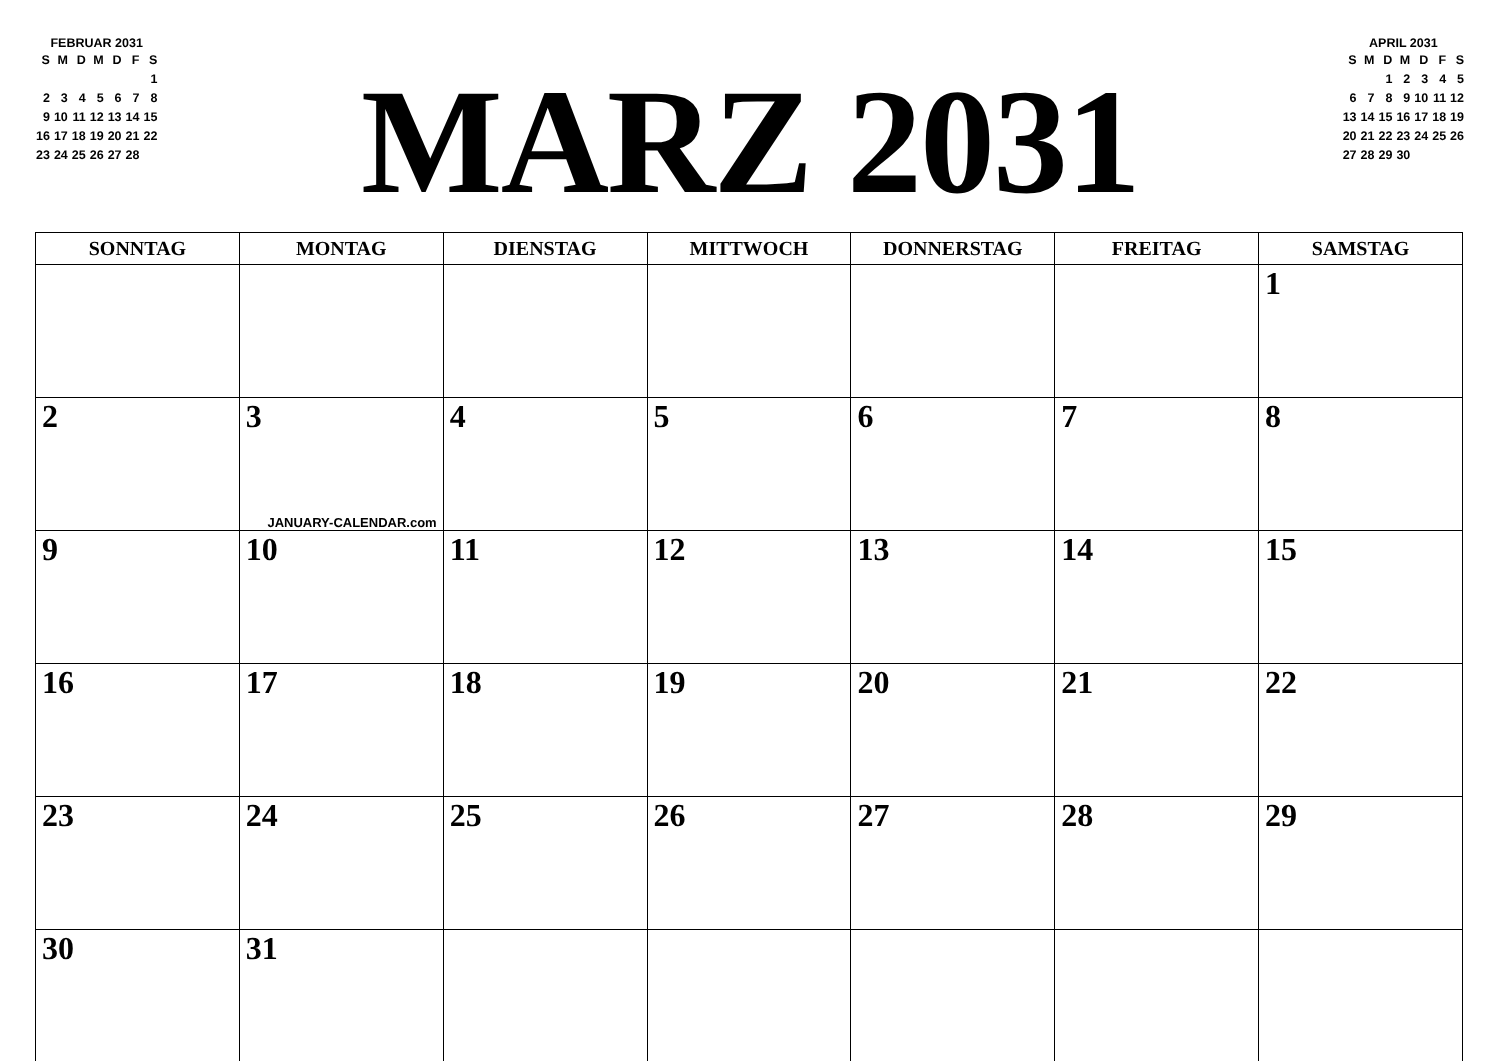FEBRUAR 2031
| S | M | D | M | D | F | S |
| | | | | | | 1 |
| 2 | 3 | 4 | 5 | 6 | 7 | 8 |
| 9 | 10 | 11 | 12 | 13 | 14 | 15 |
| 16 | 17 | 18 | 19 | 20 | 21 | 22 |
| 23 | 24 | 25 | 26 | 27 | 28 | |
MARZ 2031
APRIL 2031
| S | M | D | M | D | F | S |
| | | 1 | 2 | 3 | 4 | 5 |
| 6 | 7 | 8 | 9 | 10 | 11 | 12 |
| 13 | 14 | 15 | 16 | 17 | 18 | 19 |
| 20 | 21 | 22 | 23 | 24 | 25 | 26 |
| 27 | 28 | 29 | 30 | | | |
| SONNTAG | MONTAG | DIENSTAG | MITTWOCH | DONNERSTAG | FREITAG | SAMSTAG |
| --- | --- | --- | --- | --- | --- | --- |
| | | | | | | 1 |
| 2 | 3 JANUARY-CALENDAR.com | 4 | 5 | 6 | 7 | 8 |
| 9 | 10 | 11 | 12 | 13 | 14 | 15 |
| 16 | 17 | 18 | 19 | 20 | 21 | 22 |
| 23 | 24 | 25 | 26 | 27 | 28 | 29 |
| 30 | 31 | | | | | |